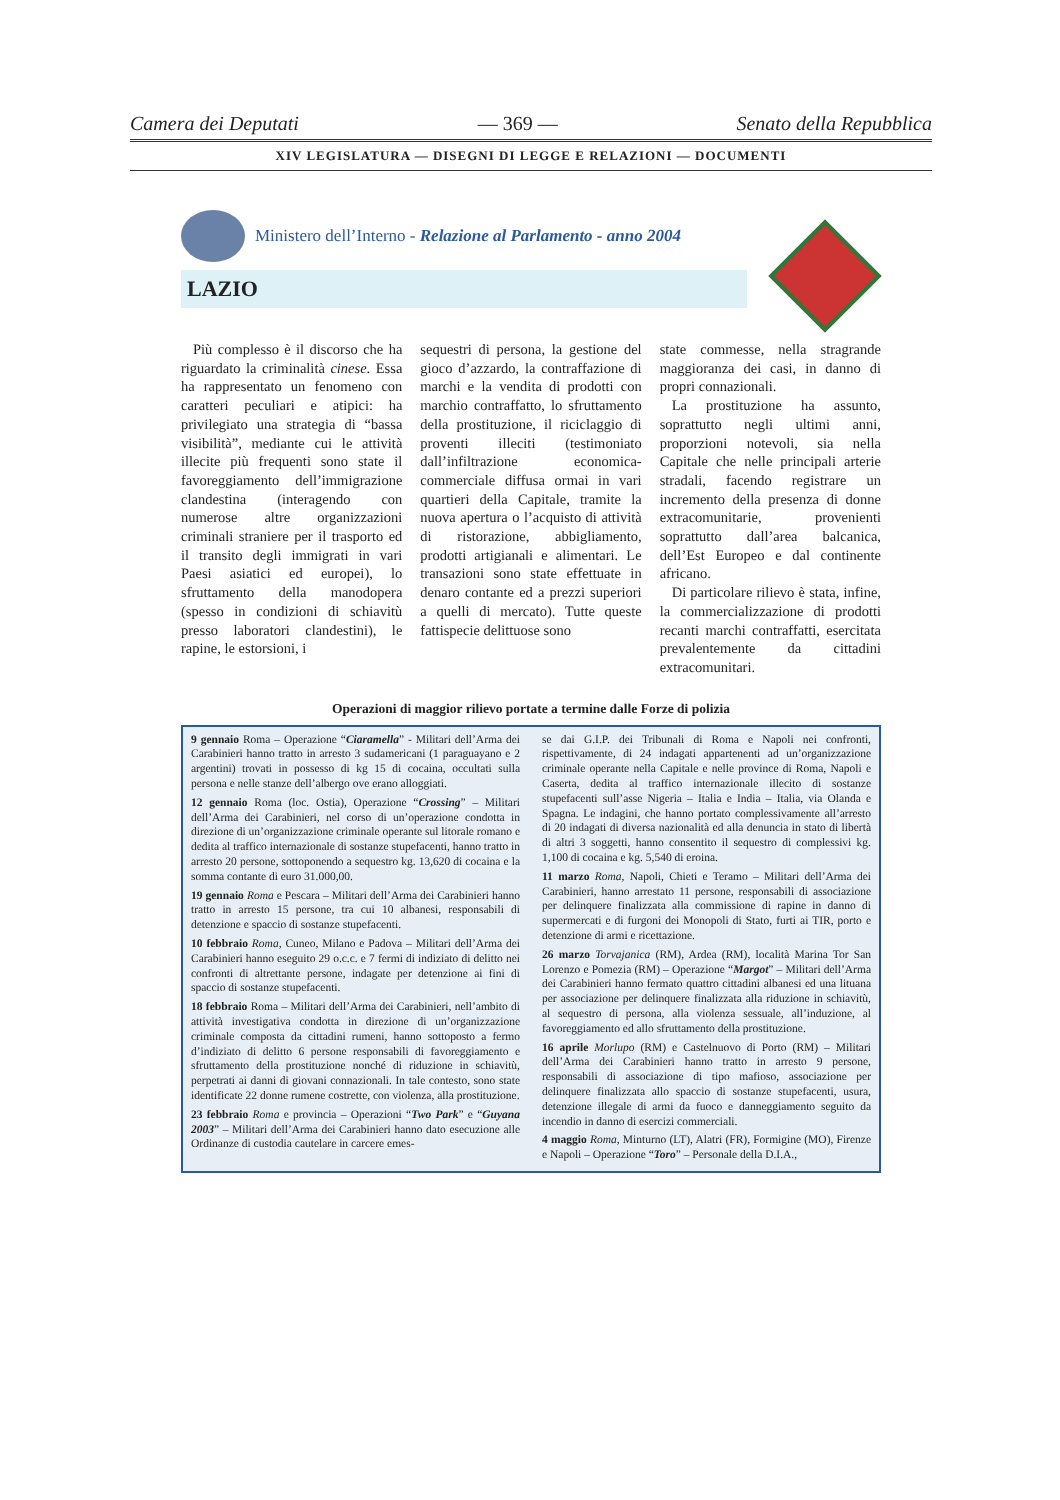Camera dei Deputati — 369 — Senato della Repubblica
XIV LEGISLATURA — DISEGNI DI LEGGE E RELAZIONI — DOCUMENTI
Ministero dell’Interno - Relazione al Parlamento - anno 2004
LAZIO
Più complesso è il discorso che ha riguardato la criminalità cinese. Essa ha rappresentato un fenomeno con caratteri peculiari e atipici: ha privilegiato una strategia di “bassa visibilità”, mediante cui le attività illecite più frequenti sono state il favoreggiamento dell’immigrazione clandestina (interagendo con numerose altre organizzazioni criminali straniere per il trasporto ed il transito degli immigrati in vari Paesi asiatici ed europei), lo sfruttamento della manodopera (spesso in condizioni di schiavitù presso laboratori clandestini), le rapine, le estorsioni, i
sequestri di persona, la gestione del gioco d’azzardo, la contraffazione di marchi e la vendita di prodotti con marchio contraffatto, lo sfruttamento della prostituzione, il riciclaggio di proventi illeciti (testimoniato dall’infiltrazione economica-commerciale diffusa ormai in vari quartieri della Capitale, tramite la nuova apertura o l’acquisto di attività di ristorazione, abbigliamento, prodotti artigianali e alimentari. Le transazioni sono state effettuate in denaro contante ed a prezzi superiori a quelli di mercato). Tutte queste fattispecie delittuose sono
state commesse, nella stragrande maggioranza dei casi, in danno di propri connazionali.
La prostituzione ha assunto, soprattutto negli ultimi anni, proporzioni notevoli, sia nella Capitale che nelle principali arterie stradali, facendo registrare un incremento della presenza di donne extracomunitarie, provenienti soprattutto dall’area balcanica, dell’Est Europeo e dal continente africano.
Di particolare rilievo è stata, infine, la commercializzazione di prodotti recanti marchi contraffatti, esercitata prevalentemente da cittadini extracomunitari.
Operazioni di maggior rilievo portate a termine dalle Forze di polizia
9 gennaio Roma – Operazione “Ciaramella” - Militari dell’Arma dei Carabinieri hanno tratto in arresto 3 sudamericani (1 paraguayano e 2 argentini) trovati in possesso di kg 15 di cocaina, occultati sulla persona e nelle stanze dell’albergo ove erano alloggiati.
12 gennaio Roma (loc. Ostia), Operazione “Crossing” – Militari dell’Arma dei Carabinieri, nel corso di un’operazione condotta in direzione di un’organizzazione criminale operante sul litorale romano e dedita al traffico internazionale di sostanze stupefacenti, hanno tratto in arresto 20 persone, sottoponendo a sequestro kg. 13,620 di cocaina e la somma contante di euro 31.000,00.
19 gennaio Roma e Pescara – Militari dell’Arma dei Carabinieri hanno tratto in arresto 15 persone, tra cui 10 albanesi, responsabili di detenzione e spaccio di sostanze stupefacenti.
10 febbraio Roma, Cuneo, Milano e Padova – Militari dell’Arma dei Carabinieri hanno eseguito 29 o.c.c. e 7 fermi di indiziato di delitto nei confronti di altrettante persone, indagate per detenzione ai fini di spaccio di sostanze stupefacenti.
18 febbraio Roma – Militari dell’Arma dei Carabinieri, nell’ambito di attività investigativa condotta in direzione di un’organizzazione criminale composta da cittadini rumeni, hanno sottoposto a fermo d’indiziato di delitto 6 persone responsabili di favoreggiamento e sfruttamento della prostituzione nonché di riduzione in schiavitù, perpetrati ai danni di giovani connazionali. In tale contesto, sono state identificate 22 donne rumene costrette, con violenza, alla prostituzione.
23 febbraio Roma e provincia – Operazioni “Two Park” e “Guyana 2003” – Militari dell’Arma dei Carabinieri hanno dato esecuzione alle Ordinanze di custodia cautelare in carcere emes-
se dai G.I.P. dei Tribunali di Roma e Napoli nei confronti, rispettivamente, di 24 indagati appartenenti ad un’organizzazione criminale operante nella Capitale e nelle province di Roma, Napoli e Caserta, dedita al traffico internazionale illecito di sostanze stupefacenti sull’asse Nigeria – Italia e India – Italia, via Olanda e Spagna. Le indagini, che hanno portato complessivamente all’arresto di 20 indagati di diversa nazionalità ed alla denuncia in stato di libertà di altri 3 soggetti, hanno consentito il sequestro di complessivi kg. 1,100 di cocaina e kg. 5,540 di eroina.
11 marzo Roma, Napoli, Chieti e Teramo – Militari dell’Arma dei Carabinieri, hanno arrestato 11 persone, responsabili di associazione per delinquere finalizzata alla commissione di rapine in danno di supermercati e di furgoni dei Monopoli di Stato, furti ai TIR, porto e detenzione di armi e ricettazione.
26 marzo Torvajanica (RM), Ardea (RM), località Marina Tor San Lorenzo e Pomezia (RM) – Operazione “Margot” – Militari dell’Arma dei Carabinieri hanno fermato quattro cittadini albanesi ed una lituana per associazione per delinquere finalizzata alla riduzione in schiavitù, al sequestro di persona, alla violenza sessuale, all’induzione, al favoreggiamento ed allo sfruttamento della prostituzione.
16 aprile Morlupo (RM) e Castelnuovo di Porto (RM) – Militari dell’Arma dei Carabinieri hanno tratto in arresto 9 persone, responsabili di associazione di tipo mafioso, associazione per delinquere finalizzata allo spaccio di sostanze stupefacenti, usura, detenzione illegale di armi da fuoco e danneggiamento seguito da incendio in danno di esercizi commerciali.
4 maggio Roma, Minturno (LT), Alatri (FR), Formigine (MO), Firenze e Napoli – Operazione “Toro” – Personale della D.I.A.,